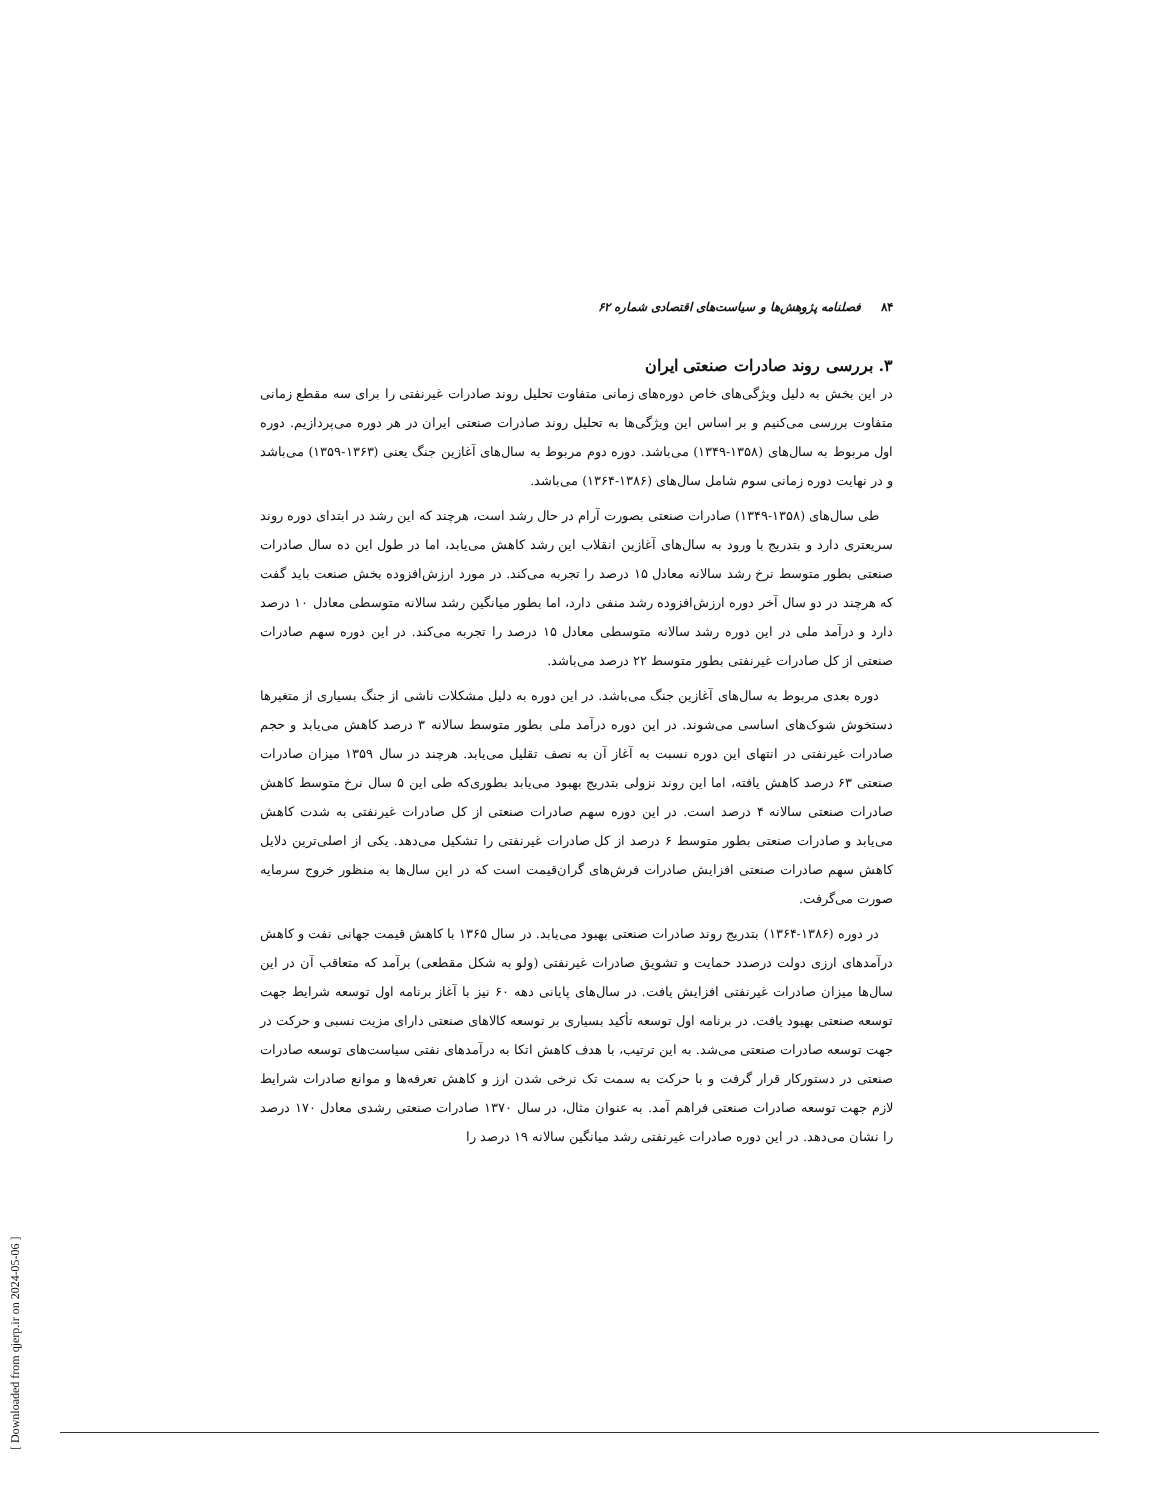۸۴فصلنامه پژوهش‌ها و سیاست‌های اقتصادی شماره ۶۲
۳. بررسی روند صادرات صنعتی ایران
در این بخش به دلیل ویژگی‌های خاص دوره‌های زمانی متفاوت تحلیل روند صادرات غیرنفتی را برای سه مقطع زمانی متفاوت بررسی می‌کنیم و بر اساس این ویژگی‌ها به تحلیل روند صادرات صنعتی ایران در هر دوره می‌پردازیم. دوره اول مربوط به سال‌های (۱۳۵۸-۱۳۴۹) می‌باشد. دوره دوم مربوط به سال‌های آغازین جنگ یعنی (۱۳۶۳-۱۳۵۹) می‌باشد و در نهایت دوره زمانی سوم شامل سال‌های (۱۳۸۶-۱۳۶۴) می‌باشد.
طی سال‌های (۱۳۵۸-۱۳۴۹) صادرات صنعتی بصورت آرام در حال رشد است، هرچند که این رشد در ابتدای دوره روند سریعتری دارد و بتدریج با ورود به سال‌های آغازین انقلاب این رشد کاهش می‌یابد، اما در طول این ده سال صادرات صنعتی بطور متوسط نرخ رشد سالانه معادل ۱۵ درصد را تجربه می‌کند. در مورد ارزش‌افزوده بخش صنعت باید گفت که هرچند در دو سال آخر دوره ارزش‌افزوده رشد منفی دارد، اما بطور میانگین رشد سالانه متوسطی معادل ۱۰ درصد دارد و درآمد ملی در این دوره رشد سالانه متوسطی معادل ۱۵ درصد را تجربه می‌کند. در این دوره سهم صادرات صنعتی از کل صادرات غیرنفتی بطور متوسط ۲۲ درصد می‌باشد.
دوره بعدی مربوط به سال‌های آغازین جنگ می‌باشد. در این دوره به دلیل مشکلات ناشی از جنگ بسیاری از متغیرها دستخوش شوک‌های اساسی می‌شوند. در این دوره درآمد ملی بطور متوسط سالانه ۳ درصد کاهش می‌یابد و حجم صادرات غیرنفتی در انتهای این دوره نسبت به آغاز آن به نصف تقلیل می‌یابد. هرچند در سال ۱۳۵۹ میزان صادرات صنعتی ۶۳ درصد کاهش یافته، اما این روند نزولی بتدریج بهبود می‌یابد بطوری‌که طی این ۵ سال نرخ متوسط کاهش صادرات صنعتی سالانه ۴ درصد است. در این دوره سهم صادرات صنعتی از کل صادرات غیرنفتی به شدت کاهش می‌یابد و صادرات صنعتی بطور متوسط ۶ درصد از کل صادرات غیرنفتی را تشکیل می‌دهد. یکی از اصلی‌ترین دلایل کاهش سهم صادرات صنعتی افزایش صادرات فرش‌های گران‌قیمت است که در این سال‌ها به منظور خروج سرمایه صورت می‌گرفت.
در دوره (۱۳۸۶-۱۳۶۴) بتدریج روند صادرات صنعتی بهبود می‌یابد. در سال ۱۳۶۵ با کاهش قیمت جهانی نفت و کاهش درآمدهای ارزی دولت درصدد حمایت و تشویق صادرات غیرنفتی (ولو به شکل مقطعی) برآمد که متعاقب آن در این سال‌ها میزان صادرات غیرنفتی افزایش یافت. در سال‌های پایانی دهه ۶۰ نیز با آغاز برنامه اول توسعه شرایط جهت توسعه صنعتی بهبود یافت. در برنامه اول توسعه تأکید بسیاری بر توسعه کالاهای صنعتی دارای مزیت نسبی و حرکت در جهت توسعه صادرات صنعتی می‌شد. به این ترتیب، با هدف کاهش اتکا به درآمدهای نفتی سیاست‌های توسعه صادرات صنعتی در دستورکار قرار گرفت و با حرکت به سمت تک نرخی شدن ارز و کاهش تعرفه‌ها و موانع صادرات شرایط لازم جهت توسعه صادرات صنعتی فراهم آمد. به عنوان مثال، در سال ۱۳۷۰ صادرات صنعتی رشدی معادل ۱۷۰ درصد را نشان می‌دهد. در این دوره صادرات غیرنفتی رشد میانگین سالانه ۱۹ درصد را
[ Downloaded from qjerp.ir on 2024-05-06 ]